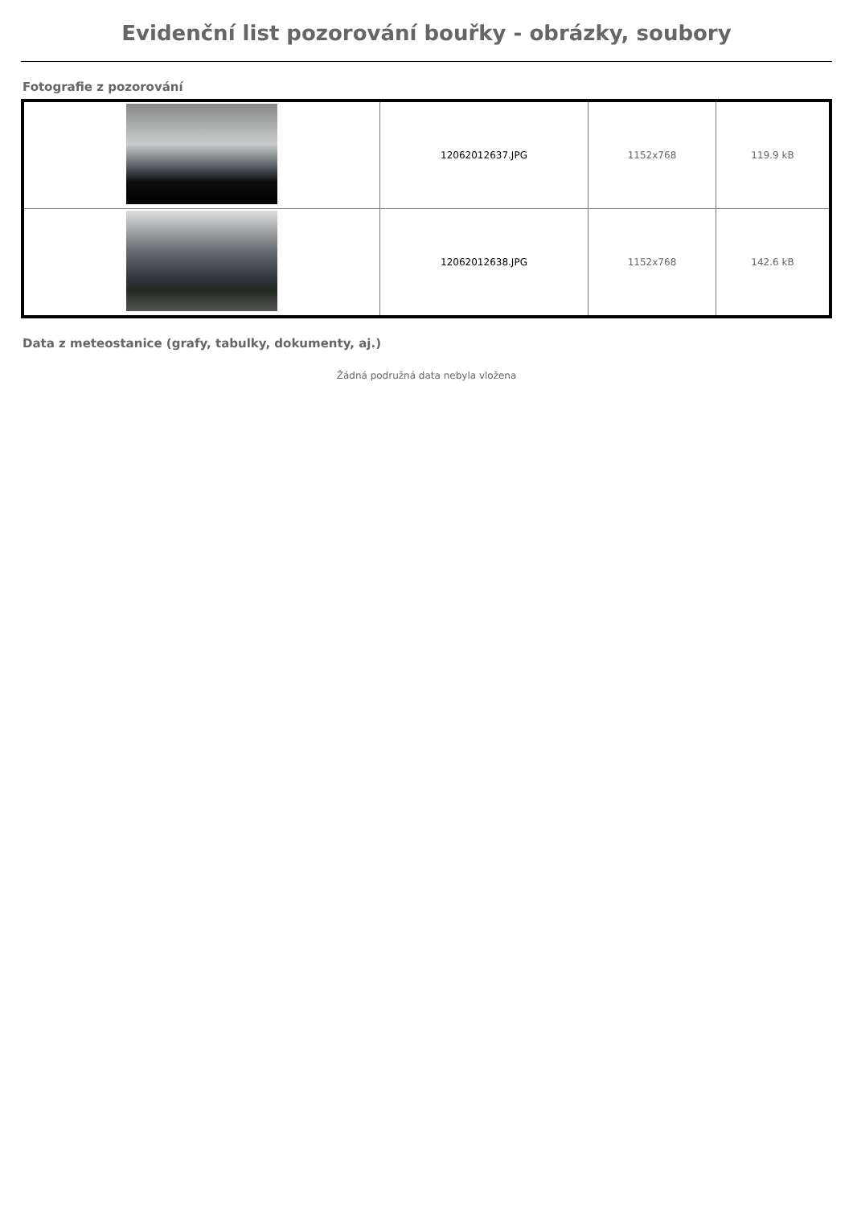Evidenční list pozorování bouřky - obrázky, soubory
Fotografie z pozorování
| | 12062012637.JPG | 1152x768 | 119.9 kB |
| | 12062012638.JPG | 1152x768 | 142.6 kB |
Data z meteostanice (grafy, tabulky, dokumenty, aj.)
Žádná podružná data nebyla vložena